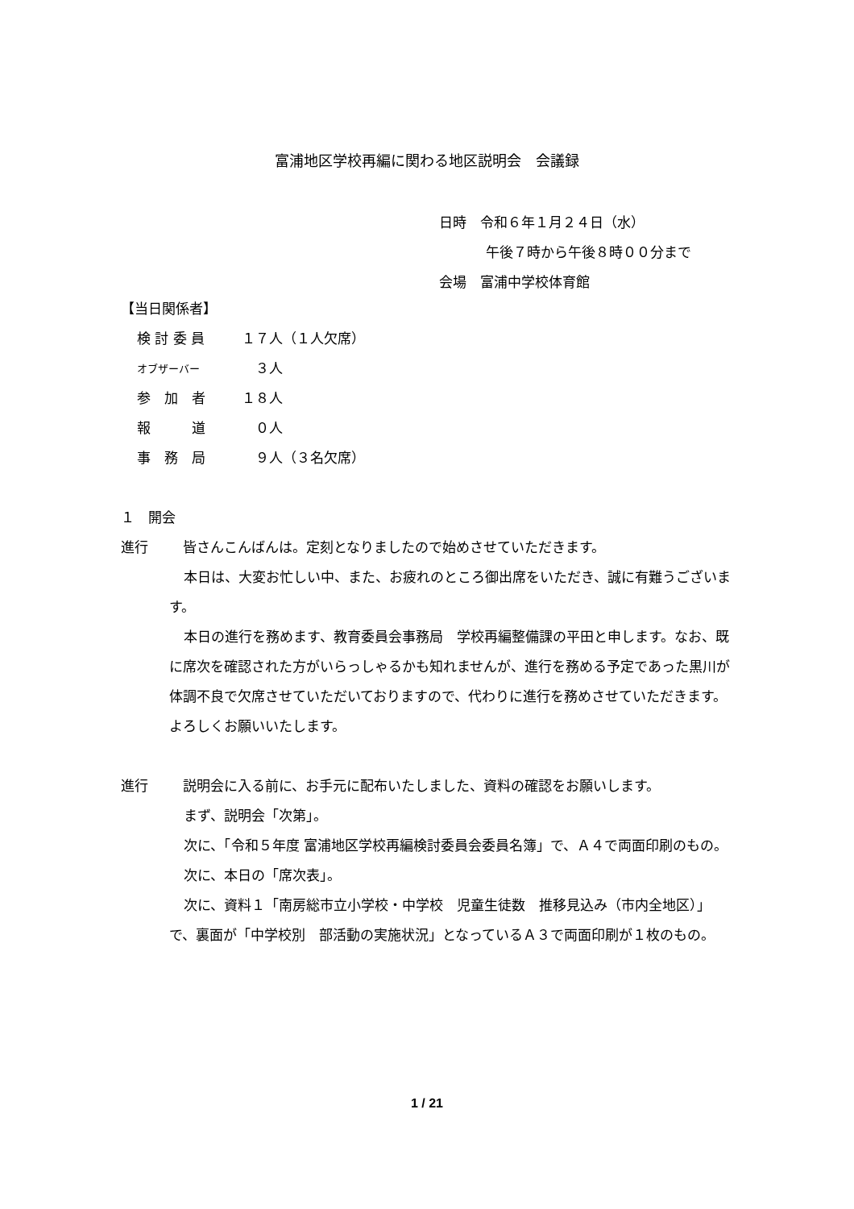富浦地区学校再編に関わる地区説明会　会議録
日時　令和６年１月２４日（水）
午後７時から午後８時００分まで
会場　富浦中学校体育館
【当日関係者】
検 討 委 員 １７人（１人欠席）
オブザーバー　３人
参　加　者 １８人
報　　　道　０人
事　務　局　９人（３名欠席）
１　開会
進行　皆さんこんばんは。定刻となりましたので始めさせていただきます。
本日は、大変お忙しい中、また、お疲れのところ御出席をいただき、誠に有難うございます。
本日の進行を務めます、教育委員会事務局　学校再編整備課の平田と申します。なお、既に席次を確認された方がいらっしゃるかも知れませんが、進行を務める予定であった黒川が体調不良で欠席させていただいておりますので、代わりに進行を務めさせていただきます。よろしくお願いいたします。
進行　説明会に入る前に、お手元に配布いたしました、資料の確認をお願いします。
まず、説明会「次第」。
次に、「令和５年度 富浦地区学校再編検討委員会委員名簿」で、Ａ４で両面印刷のもの。
次に、本日の「席次表」。
次に、資料１「南房総市立小学校・中学校　児童生徒数　推移見込み（市内全地区）」で、裏面が「中学校別　部活動の実施状況」となっているＡ３で両面印刷が１枚のもの。
1 / 21